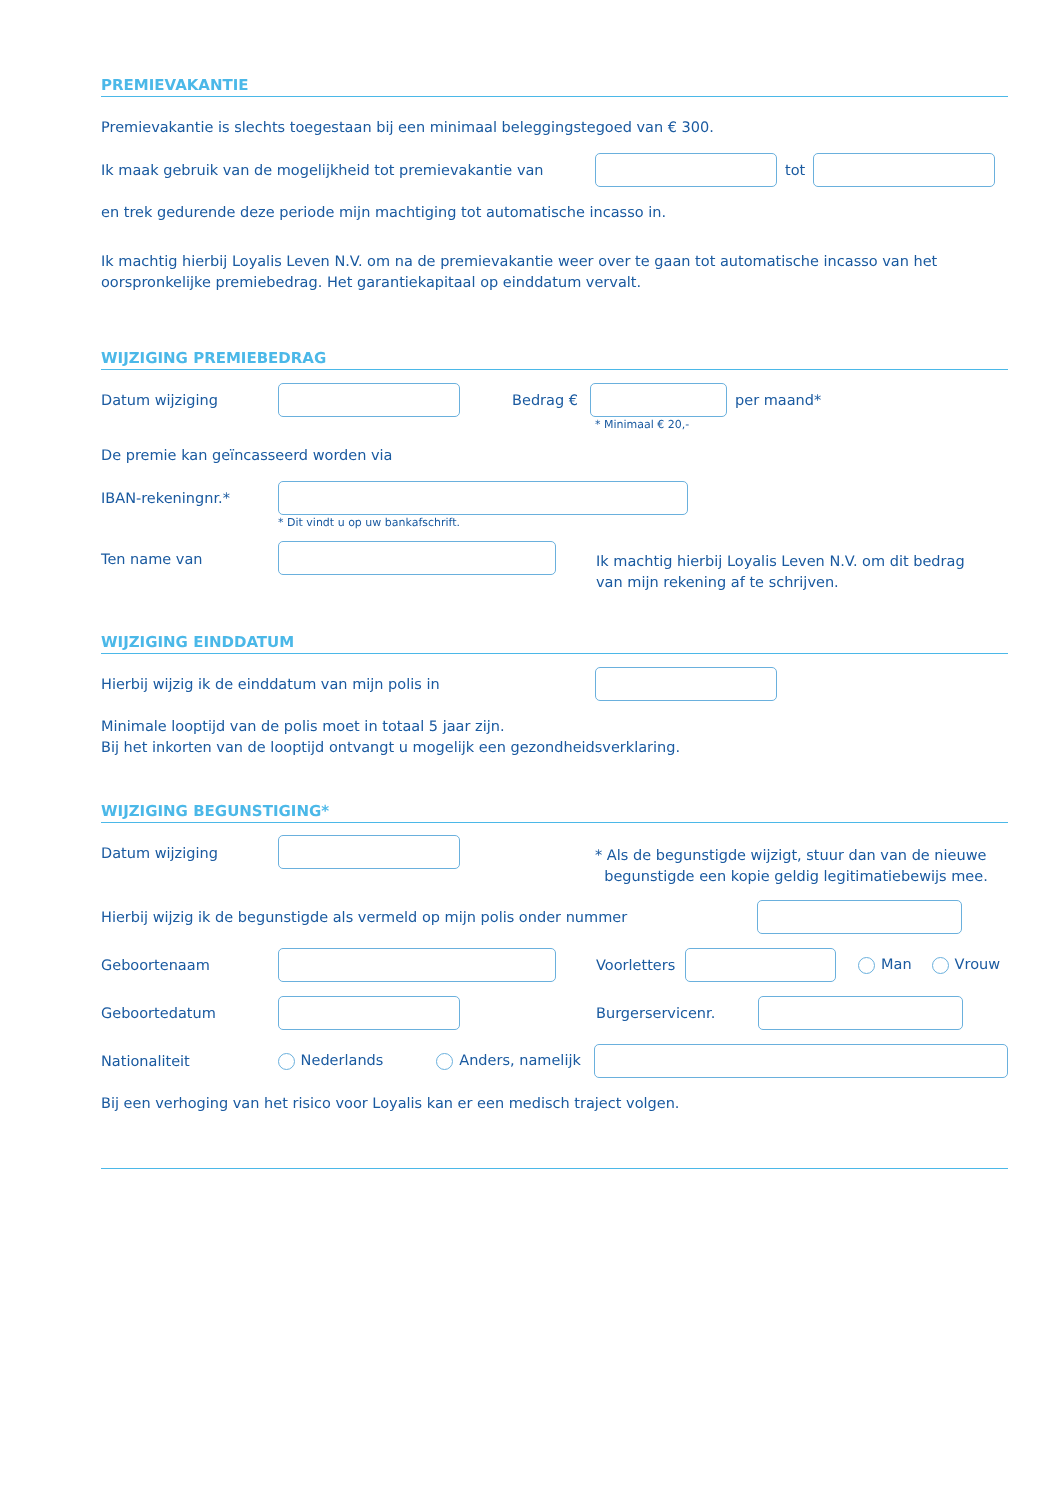PREMIEVAKANTIE
Premievakantie is slechts toegestaan bij een minimaal beleggingstegoed van € 300.
Ik maak gebruik van de mogelijkheid tot premievakantie van tot
en trek gedurende deze periode mijn machtiging tot automatische incasso in.
Ik machtig hierbij Loyalis Leven N.V. om na de premievakantie weer over te gaan tot automatische incasso van het oorspronkelijke premiebedrag. Het garantiekapitaal op einddatum vervalt.
WIJZIGING PREMIEBEDRAG
Datum wijziging Bedrag € per maand*
* Minimaal € 20,-
De premie kan geïncasseerd worden via
IBAN-rekeningnr.*
* Dit vindt u op uw bankafschrift.
Ten name van Ik machtig hierbij Loyalis Leven N.V. om dit bedrag
van mijn rekening af te schrijven.
WIJZIGING EINDDATUM
Hierbij wijzig ik de einddatum van mijn polis in
Minimale looptijd van de polis moet in totaal 5 jaar zijn.
Bij het inkorten van de looptijd ontvangt u mogelijk een gezondheidsverklaring.
WIJZIGING BEGUNSTIGING*
Datum wijziging * Als de begunstigde wijzigt, stuur dan van de nieuwe
begunstigde een kopie geldig legitimatiebewijs mee.
Hierbij wijzig ik de begunstigde als vermeld op mijn polis onder nummer
Geboortenaam Voorletters Man Vrouw
Geboortedatum Burgerservicenr.
Nationaliteit Nederlands Anders, namelijk
Bij een verhoging van het risico voor Loyalis kan er een medisch traject volgen.